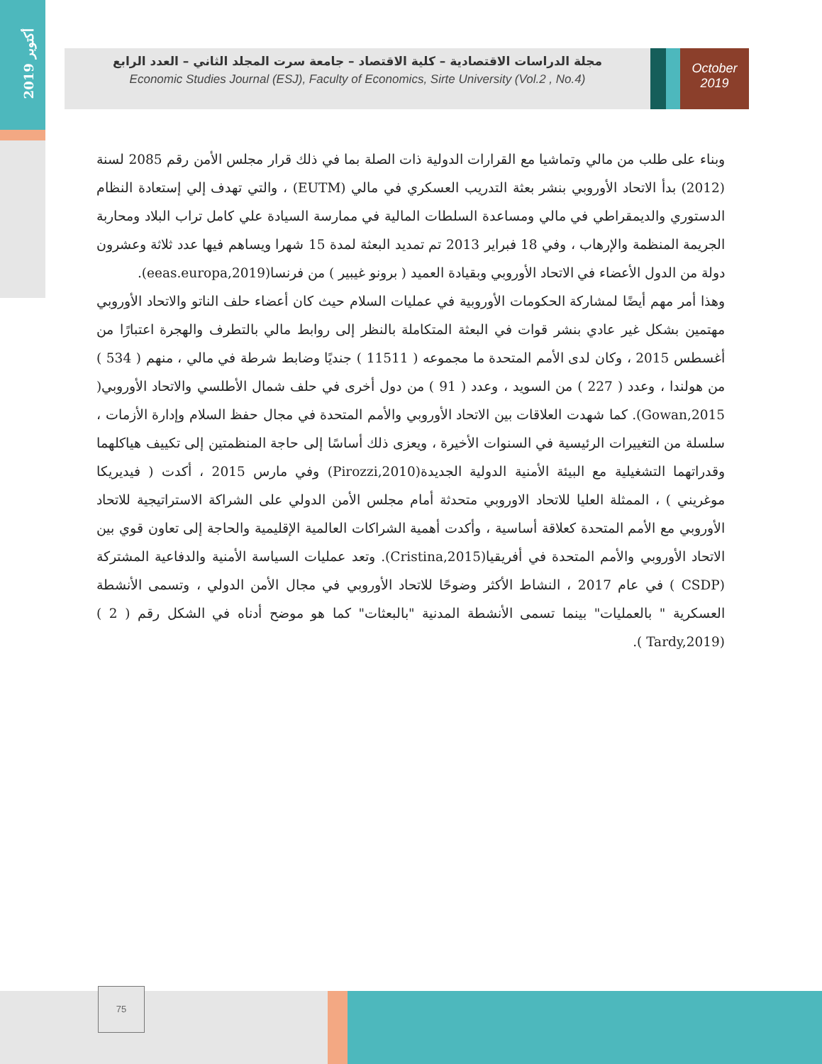أكتوبر 2019
مجلة الدراسات الاقتصادية – كلية الاقتصاد – جامعة سرت المجلد الثاني – العدد الرابع
Economic Studies Journal (ESJ), Faculty of Economics, Sirte University (Vol.2 , No.4)
October
2019
وبناء على طلب من مالي وتماشيا مع القرارات الدولية ذات الصلة بما في ذلك قرار مجلس الأمن رقم 2085 لسنة (2012) بدأ الاتحاد الأوروبي بنشر بعثة التدريب العسكري في مالي (EUTM) ، والتي تهدف إلي إستعادة النظام الدستوري والديمقراطي في مالي ومساعدة السلطات المالية في ممارسة السيادة علي كامل تراب البلاد ومحاربة الجريمة المنظمة والإرهاب ، وفي 18 فبراير 2013 تم تمديد البعثة لمدة 15 شهرا ويساهم فيها عدد ثلاثة وعشرون دولة من الدول الأعضاء في الاتحاد الأوروبي وبقيادة العميد ( برونو غيبير ) من فرنسا(eeas.europa,2019).
وهذا أمر مهم أيضًا لمشاركة الحكومات الأوروبية في عمليات السلام حيث كان أعضاء حلف الناتو والاتحاد الأوروبي مهتمين بشكل غير عادي بنشر قوات في البعثة المتكاملة بالنظر إلى روابط مالي بالتطرف والهجرة اعتبارًا من أغسطس 2015 ، وكان لدى الأمم المتحدة ما مجموعه ( 11511 ) جنديًا وضابط شرطة في مالي ، منهم ( 534 ) من هولندا ، وعدد ( 227 ) من السويد ، وعدد ( 91 ) من دول أخرى في حلف شمال الأطلسي والاتحاد الأوروبي( Gowan,2015). كما شهدت العلاقات بين الاتحاد الأوروبي والأمم المتحدة في مجال حفظ السلام وإدارة الأزمات ، سلسلة من التغييرات الرئيسية في السنوات الأخيرة ، ويعزى ذلك أساسًا إلى حاجة المنظمتين إلى تكييف هياكلهما وقدراتهما التشغيلية مع البيئة الأمنية الدولية الجديدة(Pirozzi,2010) وفي مارس 2015 ، أكدت ( فيديريكا موغريني ) ، الممثلة العليا للاتحاد الاوروبي متحدثة أمام مجلس الأمن الدولي على الشراكة الاستراتيجية للاتحاد الأوروبي مع الأمم المتحدة كعلاقة أساسية ، وأكدت أهمية الشراكات العالمية الإقليمية والحاجة إلى تعاون قوي بين الاتحاد الأوروبي والأمم المتحدة في أفريقيا(Cristina,2015). وتعد عمليات السياسة الأمنية والدفاعية المشتركة (CSDP ) في عام 2017 ، النشاط الأكثر وضوحًا للاتحاد الأوروبي في مجال الأمن الدولي ، وتسمى الأنشطة العسكرية " بالعمليات" بينما تسمى الأنشطة المدنية "بالبعثات" كما هو موضح أدناه في الشكل رقم ( 2 )(Tardy,2019 ).
75